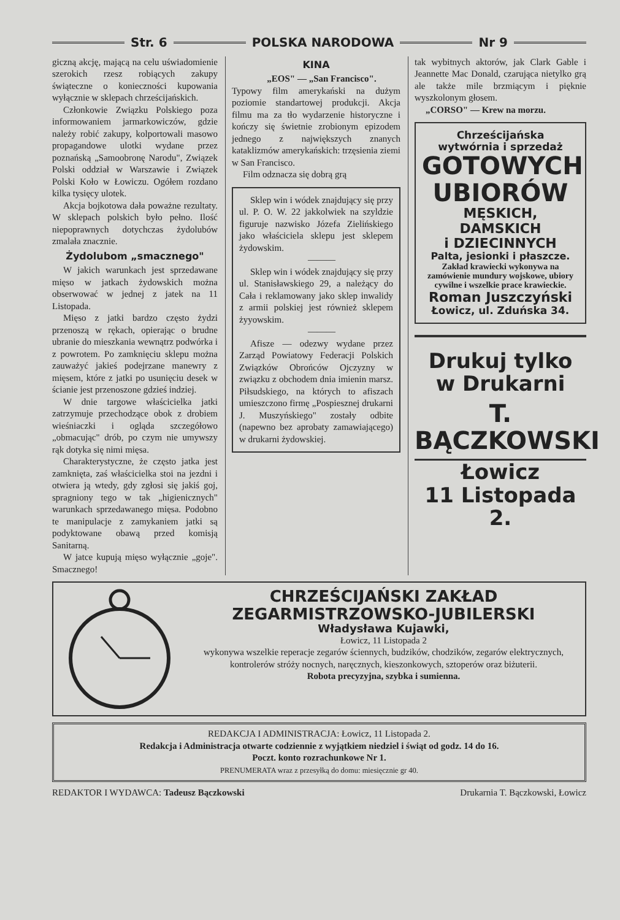Str. 6 POLSKA NARODOWA Nr 9
giczną akcję, mającą na celu uświadomienie szerokich rzesz robiących zakupy świąteczne o konieczności kupowania wyłącznie w sklepach chrześcijańskich.
Członkowie Związku Polskiego poza informowaniem jarmarkowiczów, gdzie należy robić zakupy, kolportowali masowo propagandowe ulotki wydane przez poznańską „Samoobronę Narodu", Związek Polski oddział w Warszawie i Związek Polski Koło w Łowiczu. Ogółem rozdano kilka tysięcy ulotek.
Akcja bojkotowa dała poważne rezultaty. W sklepach polskich było pełno. Ilość niepoprawnych dotychczas żydolubów zmalała znacznie.
Żydolubom „smacznego"
W jakich warunkach jest sprzedawane mięso w jatkach żydowskich można obserwować w jednej z jatek na 11 Listopada.
Mięso z jatki bardzo często żydzi przenoszą w rękach, opierając o brudne ubranie do mieszkania wewnątrz podwórka i z powrotem. Po zamknięciu sklepu można zauważyć jakieś podejrzane manewry z mięsem, które z jatki po usunięciu desek w ścianie jest przenoszone gdzieś indziej.
W dnie targowe właścicielka jatki zatrzymuje przechodzące obok z drobiem wieśniaczki i ogląda szczegółowo „obmacując" drób, po czym nie umywszy rąk dotyka się nimi mięsa.
Charakterystyczne, że często jatka jest zamknięta, zaś właścicielka stoi na jezdni i otwiera ją wtedy, gdy zgłosi się jakiś goj, spragniony tego w tak „higienicznych" warunkach sprzedawanego mięsa. Podobno te manipulacje z zamykaniem jatki są podyktowane obawą przed komisją Sanitarną.
W jatce kupują mięso wyłącznie „goje". Smacznego!
KINA
„EOS" — „San Francisco".
Typowy film amerykański na dużym poziomie standartowej produkcji. Akcja filmu ma za tło wydarzenie historyczne i kończy się świetnie zrobionym epizodem jednego z największych znanych kataklizmów amerykańskich: trzęsienia ziemi w San Francisco.
Film odznacza się dobrą grą
Sklep win i wódek znajdujący się przy ul. P. O. W. 22 jakkolwiek na szyldzie figuruje nazwisko Józefa Zielińskiego jako właściciela sklepu jest sklepem żydowskim.
———
Sklep win i wódek znajdujący się przy ul. Stanisławskiego 29, a należący do Cała i reklamowany jako sklep inwalidy z armii polskiej jest również sklepem żyyowskim.
———
Afisze — odezwy wydane przez Zarząd Powiatowy Federacji Polskich Związków Obrońców Ojczyzny w związku z obchodem dnia imienin marsz. Piłsudskiego, na których to afiszach umieszczono firmę „Pospiesznej drukarni J. Muszyńskiego" zostały odbite (napewno bez aprobaty zamawiającego) w drukarni żydowskiej.
tak wybitnych aktorów, jak Clark Gable i Jeannette Mac Donald, czarująca nietylko grą ale także mile brzmiącym i pięknie wyszkolonym głosem.
„CORSO" — Krew na morzu.
Chrześcijańska
wytwórnia i sprzedaż
GOTOWYCH
UBIORÓW
MĘSKICH, DAMSKICH
i DZIECINNYCH
Palta, jesionki i płaszcze.
Zakład krawiecki wykonywa na zamówienie mundury wojskowe, ubiory cywilne i wszelkie prace krawieckie.
Roman Juszczyński
Łowicz, ul. Zduńska 34.
Drukuj tylko
w Drukarni
T. BĄCZKOWSKI
Łowicz
11 Listopada 2.
CHRZEŚCIJAŃSKI ZAKŁAD
ZEGARMISTRZOWSKO-JUBILERSKI
Władysława Kujawki,
Łowicz, 11 Listopada 2
wykonywa wszelkie reperacje zegarów ściennych, budzików, chodzików, zegarów elektrycznych, kontrolerów stróży nocnych, naręcznych, kieszonkowych, sztoperów oraz biżuterii.
Robota precyzyjna, szybka i sumienna.
REDAKCJA I ADMINISTRACJA: Łowicz, 11 Listopada 2.
Redakcja i Administracja otwarte codziennie z wyjątkiem niedziel i świąt od godz. 14 do 16.
Poczt. konto rozrachunkowe Nr 1.
PRENUMERATA wraz z przesyłką do domu: miesięcznie gr 40.
REDAKTOR I WYDAWCA: Tadeusz Bączkowski Drukarnia T. Bączkowski, Łowicz